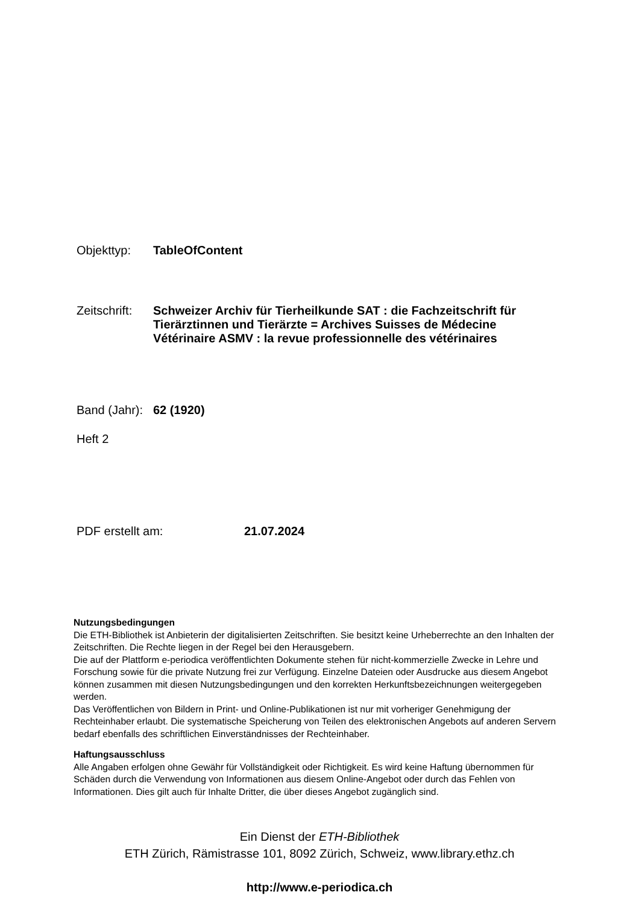Objekttyp:
TableOfContent
Zeitschrift:
Schweizer Archiv für Tierheilkunde SAT : die Fachzeitschrift für Tierärztinnen und Tierärzte = Archives Suisses de Médecine Vétérinaire ASMV : la revue professionnelle des vétérinaires
Band (Jahr):
62 (1920)
Heft 2
PDF erstellt am:
21.07.2024
Nutzungsbedingungen
Die ETH-Bibliothek ist Anbieterin der digitalisierten Zeitschriften. Sie besitzt keine Urheberrechte an den Inhalten der Zeitschriften. Die Rechte liegen in der Regel bei den Herausgebern.
Die auf der Plattform e-periodica veröffentlichten Dokumente stehen für nicht-kommerzielle Zwecke in Lehre und Forschung sowie für die private Nutzung frei zur Verfügung. Einzelne Dateien oder Ausdrucke aus diesem Angebot können zusammen mit diesen Nutzungsbedingungen und den korrekten Herkunftsbezeichnungen weitergegeben werden.
Das Veröffentlichen von Bildern in Print- und Online-Publikationen ist nur mit vorheriger Genehmigung der Rechteinhaber erlaubt. Die systematische Speicherung von Teilen des elektronischen Angebots auf anderen Servern bedarf ebenfalls des schriftlichen Einverständnisses der Rechteinhaber.
Haftungsausschluss
Alle Angaben erfolgen ohne Gewähr für Vollständigkeit oder Richtigkeit. Es wird keine Haftung übernommen für Schäden durch die Verwendung von Informationen aus diesem Online-Angebot oder durch das Fehlen von Informationen. Dies gilt auch für Inhalte Dritter, die über dieses Angebot zugänglich sind.
Ein Dienst der ETH-Bibliothek
ETH Zürich, Rämistrasse 101, 8092 Zürich, Schweiz, www.library.ethz.ch
http://www.e-periodica.ch